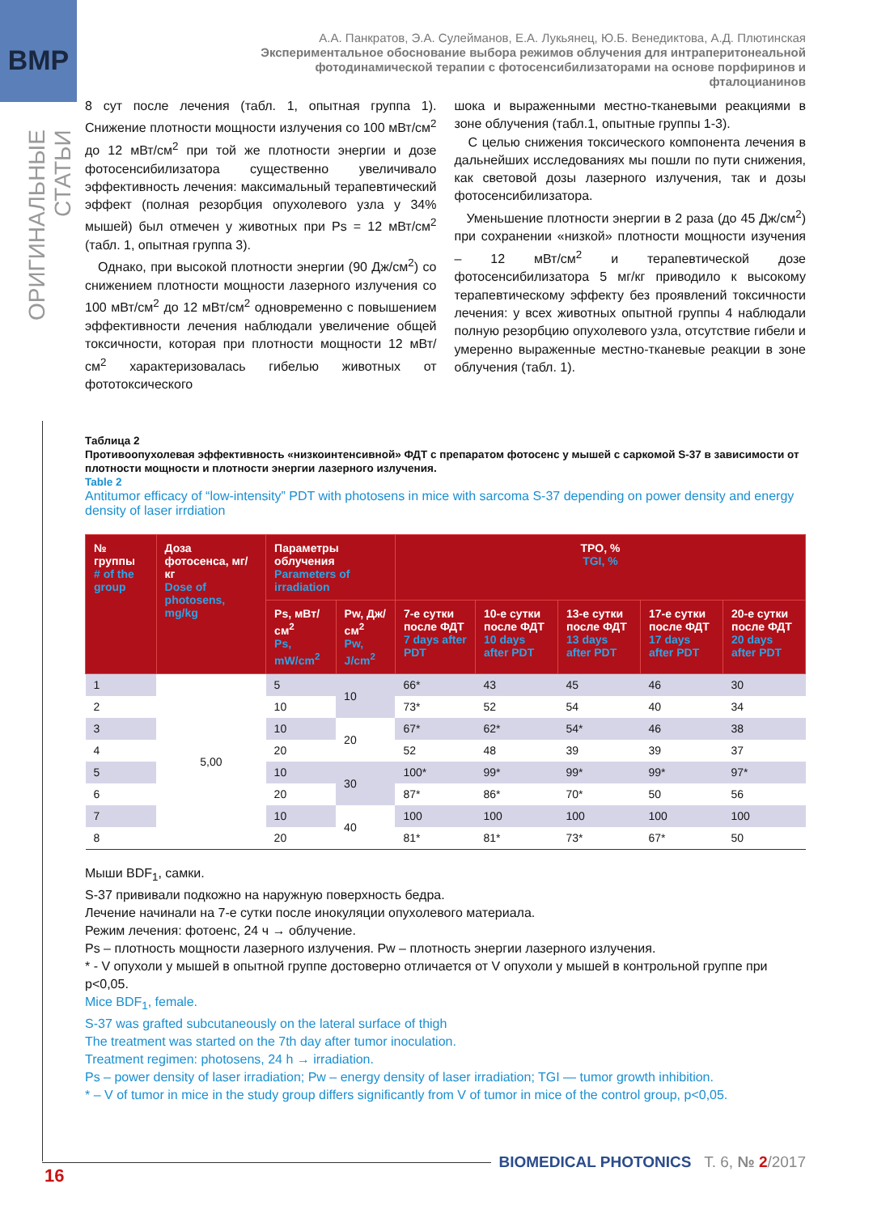BMP
ОРИГИНАЛЬНЫЕ СТАТЬИ
А.А. Панкратов, Э.А. Сулейманов, Е.А. Лукьянец, Ю.Б. Венедиктова, А.Д. Плютинская
Экспериментальное обоснование выбора режимов облучения для интраперитонеальной фотодинамической терапии с фотосенсибилизаторами на основе порфиринов и фталоцианинов
8 сут после лечения (табл. 1, опытная группа 1). Снижение плотности мощности излучения со 100 мВт/см<sup>2</sup> до 12 мВт/см<sup>2</sup> при той же плотности энергии и дозе фотосенсибилизатора существенно увеличивало эффективность лечения: максимальный терапевтический эффект (полная резорбция опухолевого узла у 34% мышей) был отмечен у животных при Ps = 12 мВт/см<sup>2</sup> (табл. 1, опытная группа 3).
Однако, при высокой плотности энергии (90 Дж/см<sup>2</sup>) со снижением плотности мощности лазерного излучения со 100 мВт/см<sup>2</sup> до 12 мВт/см<sup>2</sup> одновременно с повышением эффективности лечения наблюдали увеличение общей токсичности, которая при плотности мощности 12 мВт/см<sup>2</sup> характеризовалась гибелью животных от фототоксического
шока и выраженными местно-тканевыми реакциями в зоне облучения (табл.1, опытные группы 1-3).
С целью снижения токсического компонента лечения в дальнейших исследованиях мы пошли по пути снижения, как световой дозы лазерного излучения, так и дозы фотосенсибилизатора.
Уменьшение плотности энергии в 2 раза (до 45 Дж/см<sup>2</sup>) при сохранении «низкой» плотности мощности изучения – 12 мВт/см<sup>2</sup> и терапевтической дозе фотосенсибилизатора 5 мг/кг приводило к высокому терапевтическому эффекту без проявлений токсичности лечения: у всех животных опытной группы 4 наблюдали полную резорбцию опухолевого узла, отсутствие гибели и умеренно выраженные местно-тканевые реакции в зоне облучения (табл. 1).
Таблица 2
Противоопухолевая эффективность «низкоинтенсивной» ФДТ с препаратом фотосенс у мышей с саркомой S-37 в зависимости от плотности мощности и плотности энергии лазерного излучения.
Table 2
Antitumor efficacy of “low-intensity” PDT with photosens in mice with sarcoma S-37 depending on power density and energy density of laser irrdiation
| № группы # of the group | Доза фотосенса, мг/кг Dose of photosens, mg/kg | Параметры облучения Parameters of irradiation | | ТРО, % TGI, % | | | | |
| --- | --- | --- | --- | --- | --- | --- | --- | --- |
| | | Ps, мВт/см<sup>2</sup> Ps, mW/cm<sup>2</sup> | Pw, Дж/см<sup>2</sup> Pw, J/cm<sup>2</sup> | 7-е сутки после ФДТ 7 days after PDT | 10-е сутки после ФДТ 10 days after PDT | 13-е сутки после ФДТ 13 days after PDT | 17-е сутки после ФДТ 17 days after PDT | 20-е сутки после ФДТ 20 days after PDT |
| 1 | 5,00 | 5 | 10 | 66* | 43 | 45 | 46 | 30 |
| 2 | | 10 | | 73* | 52 | 54 | 40 | 34 |
| 3 | | 10 | 20 | 67* | 62* | 54* | 46 | 38 |
| 4 | | 20 | | 52 | 48 | 39 | 39 | 37 |
| 5 | | 10 | 30 | 100* | 99* | 99* | 99* | 97* |
| 6 | | 20 | | 87* | 86* | 70* | 50 | 56 |
| 7 | | 10 | 40 | 100 | 100 | 100 | 100 | 100 |
| 8 | | 20 | | 81* | 81* | 73* | 67* | 50 |
Мыши BDF<sub>1</sub>, самки.
S-37 прививали подкожно на наружную поверхность бедра.
Лечение начинали на 7-е сутки после инокуляции опухолевого материала.
Режим лечения: фотоенс, 24 ч → облучение.
Ps – плотность мощности лазерного излучения. Pw – плотность энергии лазерного излучения.
* - V опухоли у мышей в опытной группе достоверно отличается от V опухоли у мышей в контрольной группе при p<0,05.
Mice BDF<sub>1</sub>, female.
S-37 was grafted subcutaneously on the lateral surface of thigh
The treatment was started on the 7th day after tumor inoculation.
Treatment regimen: photosens, 24 h → irradiation.
Ps – power density of laser irradiation; Pw – energy density of laser irradiation; TGI — tumor growth inhibition.
* – V of tumor in mice in the study group differs significantly from V of tumor in mice of the control group, p<0,05.
BIOMEDICAL PHOTONICS Т. 6, № 2/2017
16